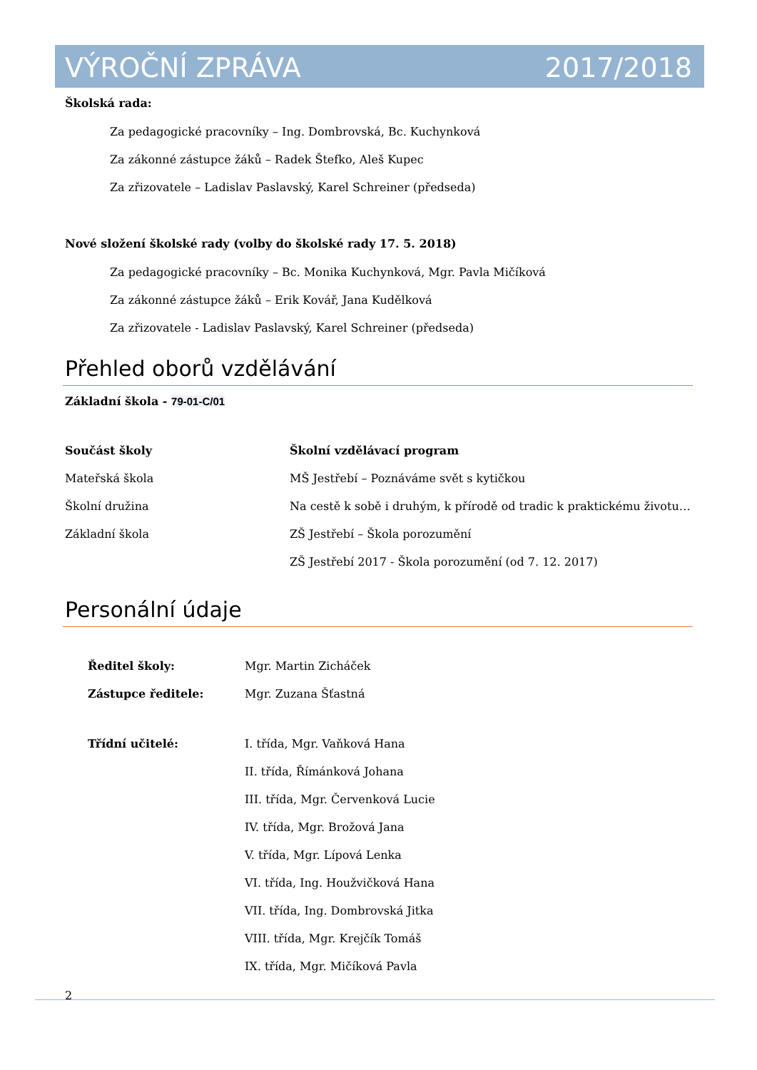VÝROČNÍ ZPRÁVA 2017/2018
Školská rada:
Za pedagogické pracovníky – Ing. Dombrovská, Bc. Kuchynková
Za zákonné zástupce žáků – Radek Štefko, Aleš Kupec
Za zřizovatele – Ladislav Paslavský, Karel Schreiner (předseda)
Nové složení školské rady (volby do školské rady 17. 5. 2018)
Za pedagogické pracovníky – Bc. Monika Kuchynková, Mgr. Pavla Mičíková
Za zákonné zástupce žáků – Erik Kovář, Jana Kudělková
Za zřizovatele - Ladislav Paslavský, Karel Schreiner (předseda)
Přehled oborů vzdělávání
Základní škola - 79-01-C/01
| Součást školy | Školní vzdělávací program |
| --- | --- |
| Mateřská škola | MŠ Jestřebí – Poznáváme svět s kytičkou |
| Školní družina | Na cestě k sobě i druhým, k přírodě od tradic k praktickému životu… |
| Základní škola | ZŠ Jestřebí – Škola porozumění |
| | ZŠ Jestřebí 2017 - Škola porozumění (od 7. 12. 2017) |
Personální údaje
| Ředitel školy: | Mgr. Martin Zicháček |
| Zástupce ředitele: | Mgr. Zuzana Šťastná |
| Třídní učitelé: | I. třída, Mgr. Vaňková Hana |
| | II. třída, Římánková Johana |
| | III. třída, Mgr. Červenková Lucie |
| | IV. třída, Mgr. Brožová Jana |
| | V. třída, Mgr. Lípová Lenka |
| | VI. třída, Ing. Houžvičková Hana |
| | VII. třída, Ing. Dombrovská Jitka |
| | VIII. třída, Mgr. Krejčík Tomáš |
| | IX. třída, Mgr. Mičíková Pavla |
2